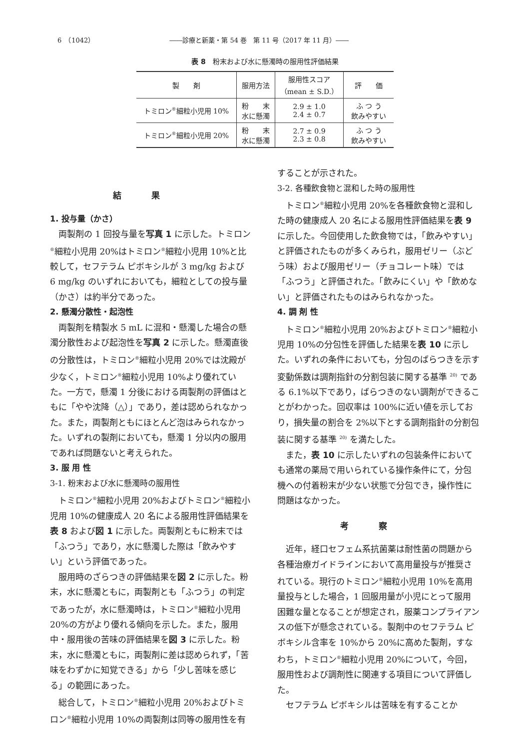6　（1042） ――診療と新薬・第 54 巻　第 11 号（2017 年 11 月）――
表 8　粉末および水に懸濁時の服用性評価結果
| 製 剤 | 服用方法 | 服用性スコア （mean ± S.D.） | 評 価 |
| --- | --- | --- | --- |
| トミロン<sup>®</sup>細粒小児用 10% | 粉 末 水に懸濁 | 2.9 ± 1.0 2.4 ± 0.7 | ふ つ う 飲みやすい |
| トミロン<sup>®</sup>細粒小児用 20% | 粉 末 水に懸濁 | 2.7 ± 0.9 2.3 ± 0.8 | ふ つ う 飲みやすい |
結果
1. 投与量（かさ）
両製剤の 1 回投与量を写真 1 に示した。トミロン<sup>®</sup>細粒小児用 20%はトミロン<sup>®</sup>細粒小児用 10%と比較して，セフテラム ピボキシルが 3 mg/kg および 6 mg/kg のいずれにおいても，細粒としての投与量（かさ）は約半分であった。
2. 懸濁分散性・起泡性
両製剤を精製水 5 mL に混和・懸濁した場合の懸濁分散性および起泡性を写真 2 に示した。懸濁直後の分散性は，トミロン<sup>®</sup>細粒小児用 20%では沈殿が少なく，トミロン<sup>®</sup>細粒小児用 10%より優れていた。一方で，懸濁 1 分後における両製剤の評価はともに「やや沈降（△）」であり，差は認められなかった。また，両製剤ともにほとんど泡はみられなかった。いずれの製剤においても，懸濁 1 分以内の服用であれば問題ないと考えられた。
3. 服 用 性
3-1. 粉末および水に懸濁時の服用性
トミロン<sup>®</sup>細粒小児用 20%およびトミロン<sup>®</sup>細粒小児用 10%の健康成人 20 名による服用性評価結果を表 8 および図 1 に示した。両製剤ともに粉末では「ふつう」であり，水に懸濁した際は「飲みやすい」という評価であった。
服用時のざらつきの評価結果を図 2 に示した。粉末，水に懸濁ともに，両製剤とも「ふつう」の判定であったが，水に懸濁時は，トミロン<sup>®</sup>細粒小児用 20%の方がより優れる傾向を示した。また，服用中・服用後の苦味の評価結果を図 3 に示した。粉末，水に懸濁ともに，両製剤に差は認められず，「苦味をわずかに知覚できる」から「少し苦味を感じる」の範囲にあった。
総合して，トミロン<sup>®</sup>細粒小児用 20%およびトミロン<sup>®</sup>細粒小児用 10%の両製剤は同等の服用性を有
することが示された。
3-2. 各種飲食物と混和した時の服用性
トミロン<sup>®</sup>細粒小児用 20%を各種飲食物と混和した時の健康成人 20 名による服用性評価結果を表 9 に示した。今回使用した飲食物では，「飲みやすい」と評価されたものが多くみられ，服用ゼリー（ぶどう味）および服用ゼリー（チョコレート味）では「ふつう」と評価された。「飲みにくい」や「飲めない」と評価されたものはみられなかった。
4. 調 剤 性
トミロン<sup>®</sup>細粒小児用 20%およびトミロン<sup>®</sup>細粒小児用 10%の分包性を評価した結果を表 10 に示した。いずれの条件においても，分包のばらつきを示す変動係数は調剤指針の分割包装に関する基準 <sup>20)</sup> である 6.1%以下であり，ばらつきのない調剤ができることがわかった。回収率は 100%に近い値を示しており，損失量の割合を 2%以下とする調剤指針の分割包装に関する基準 <sup>20)</sup> を満たした。
また，表 10 に示したいずれの包装条件においても通常の薬局で用いられている操作条件にて，分包機への付着粉末が少ない状態で分包でき，操作性に問題はなかった。
考察
近年，経口セフェム系抗菌薬は耐性菌の問題から各種治療ガイドラインにおいて高用量投与が推奨されている。現行のトミロン<sup>®</sup>細粒小児用 10%を高用量投与とした場合，1 回服用量が小児にとって服用困難な量となることが想定され，服薬コンプライアンスの低下が懸念されている。製剤中のセフテラム ピボキシル含率を 10%から 20%に高めた製剤，すなわち，トミロン<sup>®</sup>細粒小児用 20%について，今回，服用性および調剤性に関連する項目について評価した。
セフテラム ピボキシルは苦味を有することか